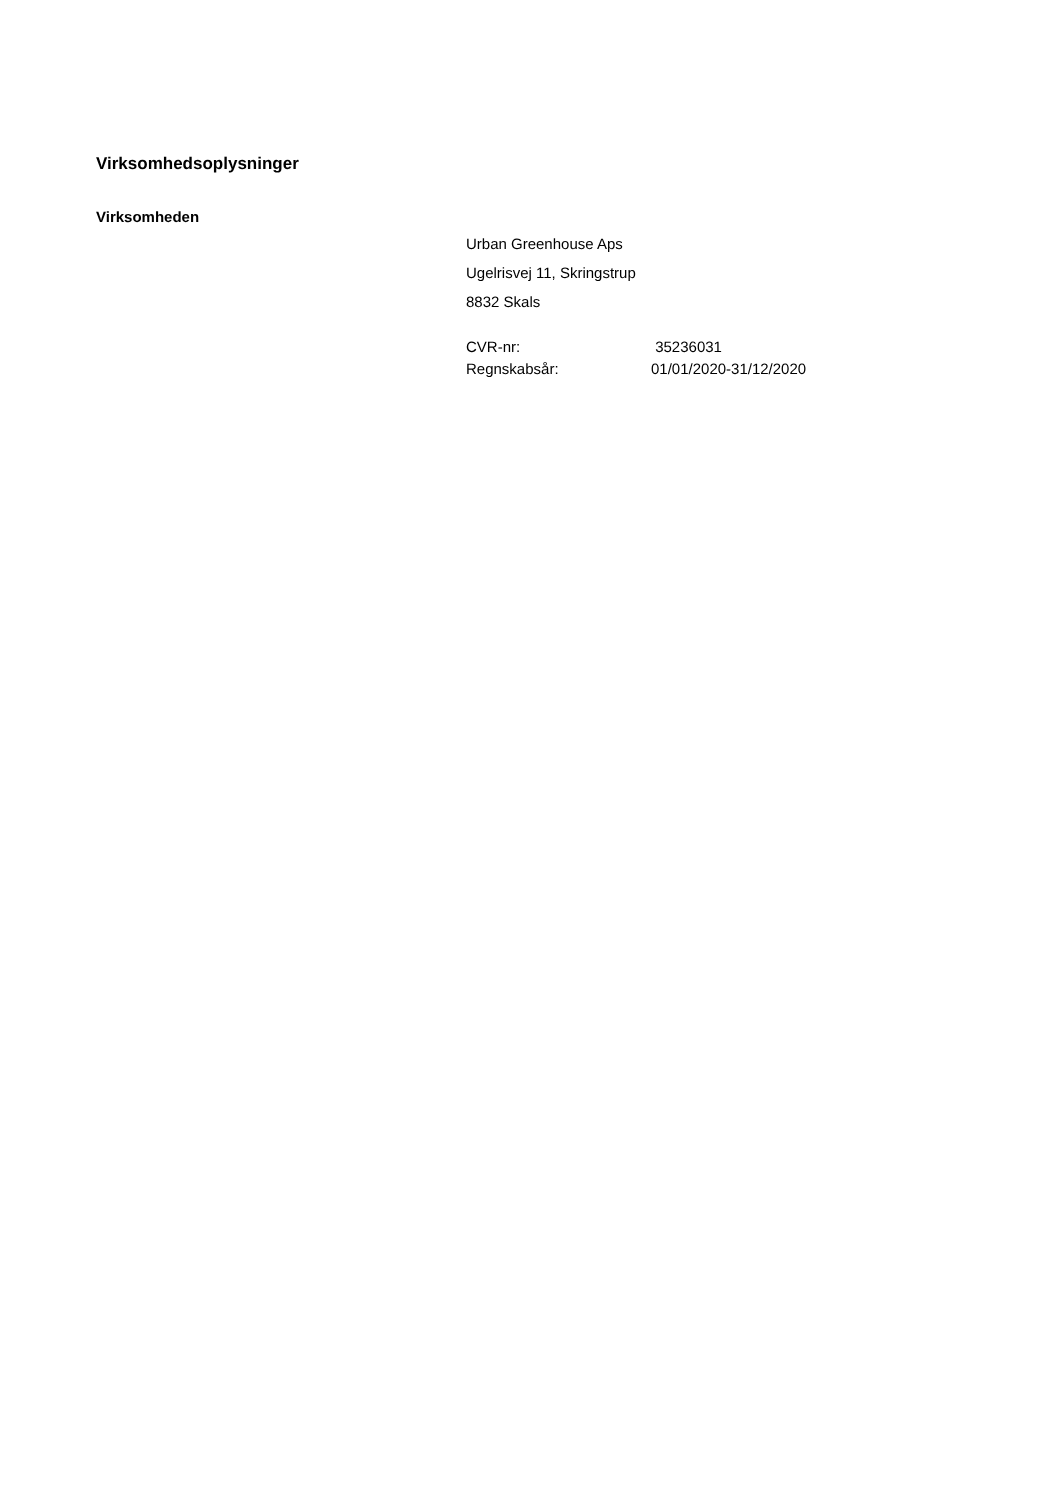Virksomhedsoplysninger
Virksomheden
Urban Greenhouse Aps
Ugelrisvej 11, Skringstrup
8832 Skals
| CVR-nr: | 35236031 |
| Regnskabsår: | 01/01/2020-31/12/2020 |